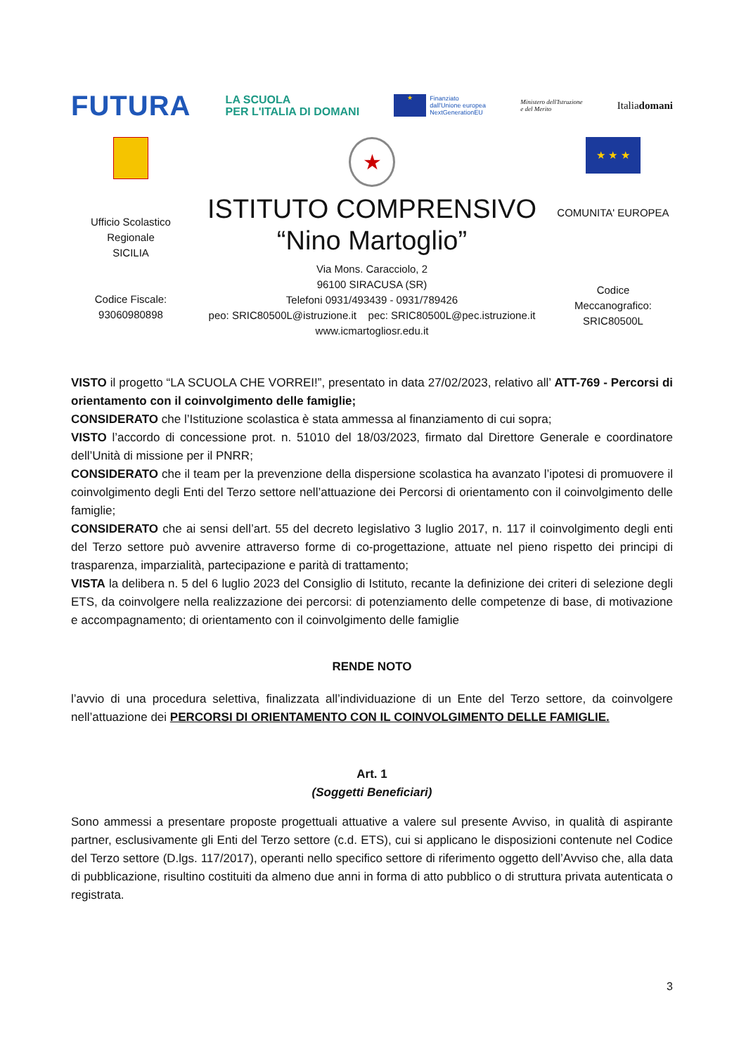FUTURA LA SCUOLA
PER L'ITALIA DI DOMANI ★ Finanziato
dall'Unione europea
NextGenerationEU Ministero dell'Istruzione
e del Merito Italiadomani
Ufficio Scolastico
Regionale
SICILIA
Codice Fiscale:
93060980898
★
ISTITUTO COMPRENSIVO
“Nino Martoglio”
Via Mons. Caracciolo, 2
96100 SIRACUSA (SR)
Telefoni 0931/493439 - 0931/789426
peo: SRIC80500L@istruzione.it pec: SRIC80500L@pec.istruzione.it
www.icmartogliosr.edu.it
★ ★ ★
COMUNITA' EUROPEA
Codice
Meccanografico:
SRIC80500L
VISTO il progetto “LA SCUOLA CHE VORREI!”, presentato in data 27/02/2023, relativo all’ ATT-769 - Percorsi di orientamento con il coinvolgimento delle famiglie;
CONSIDERATO che l’Istituzione scolastica è stata ammessa al finanziamento di cui sopra;
VISTO l’accordo di concessione prot. n. 51010 del 18/03/2023, firmato dal Direttore Generale e coordinatore dell’Unità di missione per il PNRR;
CONSIDERATO che il team per la prevenzione della dispersione scolastica ha avanzato l’ipotesi di promuovere il coinvolgimento degli Enti del Terzo settore nell’attuazione dei Percorsi di orientamento con il coinvolgimento delle famiglie;
CONSIDERATO che ai sensi dell’art. 55 del decreto legislativo 3 luglio 2017, n. 117 il coinvolgimento degli enti del Terzo settore può avvenire attraverso forme di co-progettazione, attuate nel pieno rispetto dei principi di trasparenza, imparzialità, partecipazione e parità di trattamento;
VISTA la delibera n. 5 del 6 luglio 2023 del Consiglio di Istituto, recante la definizione dei criteri di selezione degli ETS, da coinvolgere nella realizzazione dei percorsi: di potenziamento delle competenze di base, di motivazione e accompagnamento; di orientamento con il coinvolgimento delle famiglie
RENDE NOTO
l’avvio di una procedura selettiva, finalizzata all’individuazione di un Ente del Terzo settore, da coinvolgere nell’attuazione dei PERCORSI DI ORIENTAMENTO CON IL COINVOLGIMENTO DELLE FAMIGLIE.
Art. 1
(Soggetti Beneficiari)
Sono ammessi a presentare proposte progettuali attuative a valere sul presente Avviso, in qualità di aspirante partner, esclusivamente gli Enti del Terzo settore (c.d. ETS), cui si applicano le disposizioni contenute nel Codice del Terzo settore (D.lgs. 117/2017), operanti nello specifico settore di riferimento oggetto dell’Avviso che, alla data di pubblicazione, risultino costituiti da almeno due anni in forma di atto pubblico o di struttura privata autenticata o registrata.
3